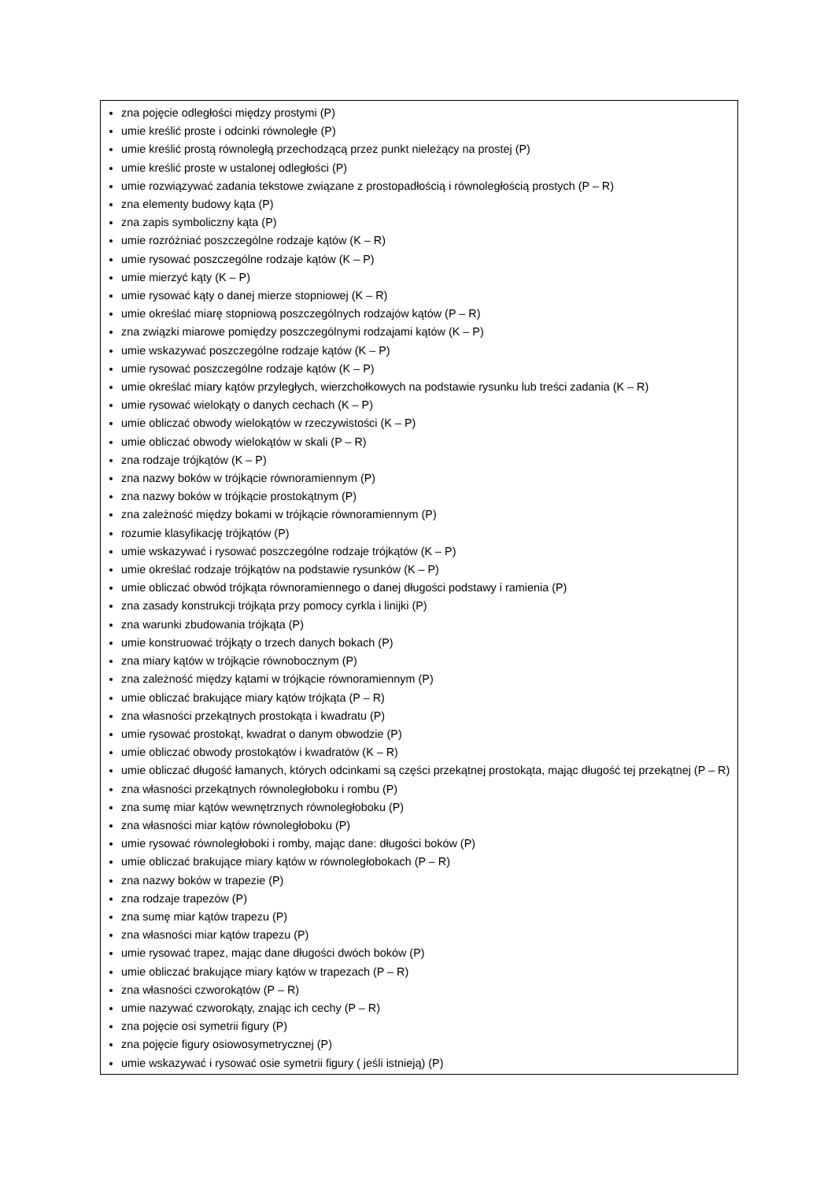| zna pojęcie odległości między prostymi (P) umie kreślić proste i odcinki równoległe (P) umie kreślić prostą równoległą przechodzącą przez punkt nieleżący na prostej (P) umie kreślić proste w ustalonej odległości (P) umie rozwiązywać zadania tekstowe związane z prostopadłością i równoległością prostych (P – R) zna elementy budowy kąta (P) zna zapis symboliczny kąta (P) umie rozróżniać poszczególne rodzaje kątów (K – R) umie rysować poszczególne rodzaje kątów (K – P) umie mierzyć kąty (K – P) umie rysować kąty o danej mierze stopniowej (K – R) umie określać miarę stopniową poszczególnych rodzajów kątów (P – R) zna związki miarowe pomiędzy poszczególnymi rodzajami kątów (K – P) umie wskazywać poszczególne rodzaje kątów (K – P) umie rysować poszczególne rodzaje kątów (K – P) umie określać miary kątów przyległych, wierzchołkowych na podstawie rysunku lub treści zadania (K – R) umie rysować wielokąty o danych cechach (K – P) umie obliczać obwody wielokątów w rzeczywistości (K – P) umie obliczać obwody wielokątów w skali (P – R) zna rodzaje trójkątów (K – P) zna nazwy boków w trójkącie równoramiennym (P) zna nazwy boków w trójkącie prostokątnym (P) zna zależność między bokami w trójkącie równoramiennym (P) rozumie klasyfikację trójkątów (P) umie wskazywać i rysować poszczególne rodzaje trójkątów (K – P) umie określać rodzaje trójkątów na podstawie rysunków (K – P) umie obliczać obwód trójkąta równoramiennego o danej długości podstawy i ramienia (P) zna zasady konstrukcji trójkąta przy pomocy cyrkla i linijki (P) zna warunki zbudowania trójkąta (P) umie konstruować trójkąty o trzech danych bokach (P) zna miary kątów w trójkącie równobocznym (P) zna zależność między kątami w trójkącie równoramiennym (P) umie obliczać brakujące miary kątów trójkąta (P – R) zna własności przekątnych prostokąta i kwadratu (P) umie rysować prostokąt, kwadrat o danym obwodzie (P) umie obliczać obwody prostokątów i kwadratów (K – R) umie obliczać długość łamanych, których odcinkami są części przekątnej prostokąta, mając długość tej przekątnej (P – R) zna własności przekątnych równoległoboku i rombu (P) zna sumę miar kątów wewnętrznych równoległoboku (P) zna własności miar kątów równoległoboku (P) umie rysować równoległoboki i romby, mając dane: długości boków (P) umie obliczać brakujące miary kątów w równoległobokach (P – R) zna nazwy boków w trapezie (P) zna rodzaje trapezów (P) zna sumę miar kątów trapezu (P) zna własności miar kątów trapezu (P) umie rysować trapez, mając dane długości dwóch boków (P) umie obliczać brakujące miary kątów w trapezach (P – R) zna własności czworokątów (P – R) umie nazywać czworokąty, znając ich cechy (P – R) zna pojęcie osi symetrii figury (P) zna pojęcie figury osiowosymetrycznej (P) umie wskazywać i rysować osie symetrii figury ( jeśli istnieją) (P) |